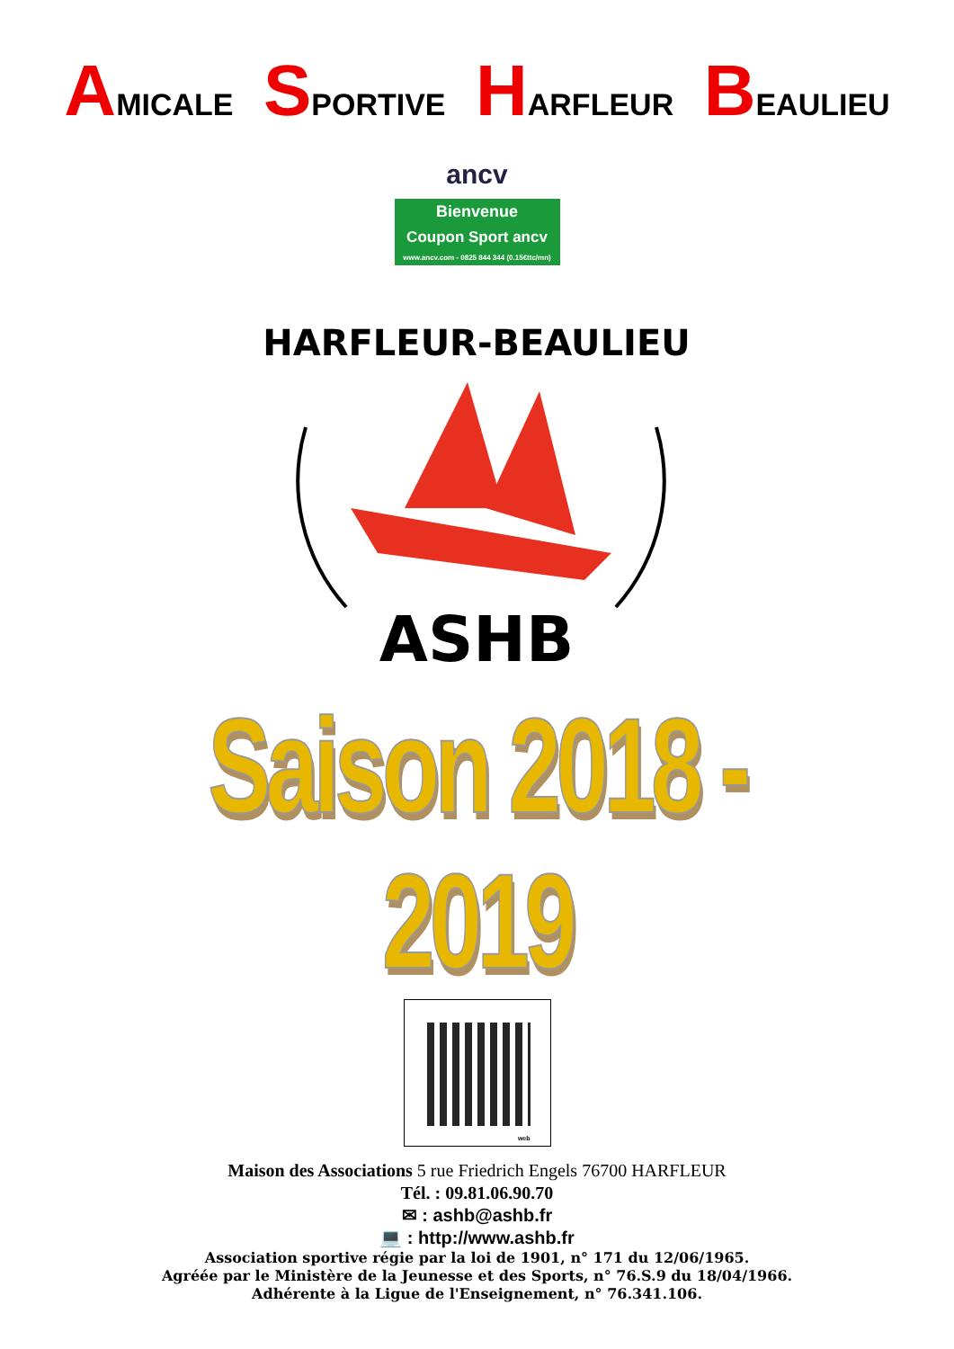AMICALE SPORTIVE HARFLEUR BEAULIEU
ancv
Bienvenue
Coupon Sport ancv
www.ancv.com - 0825 844 344 (0.15€ttc/mn)
HARFLEUR-BEAULIEU
ASHB
Saison 2018 - 2019
web
Maison des Associations 5 rue Friedrich Engels 76700 HARFLEUR
Tél. : 09.81.06.90.70
✉ : ashb@ashb.fr
💻 : http://www.ashb.fr
Association sportive régie par la loi de 1901, n° 171 du 12/06/1965.
Agréée par le Ministère de la Jeunesse et des Sports, n° 76.S.9 du 18/04/1966.
Adhérente à la Ligue de l'Enseignement, n° 76.341.106.